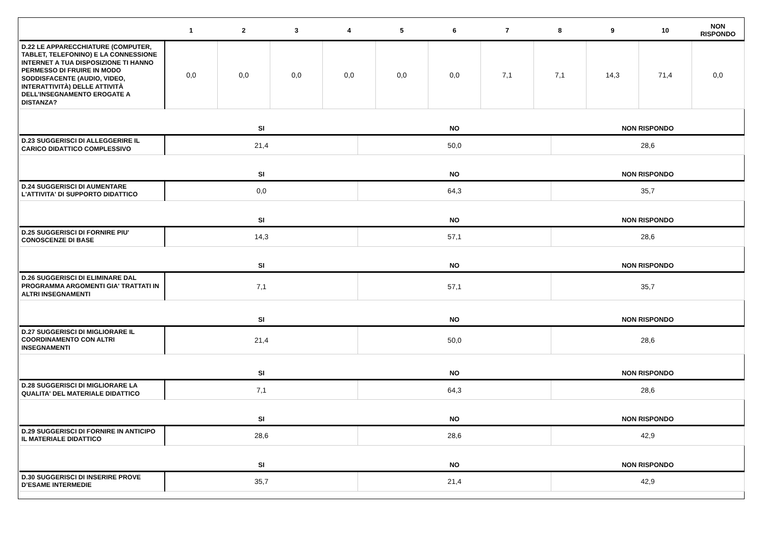| | 1 | 2 | 3 | 4 | 5 | 6 | 7 | 8 | 9 | 10 | NON RISPONDO |
| --- | --- | --- | --- | --- | --- | --- | --- | --- | --- | --- | --- |
| D.22 LE APPARECCHIATURE (COMPUTER, TABLET, TELEFONINO) E LA CONNESSIONE INTERNET A TUA DISPOSIZIONE TI HANNO PERMESSO DI FRUIRE IN MODO SODDISFACENTE (AUDIO, VIDEO, INTERATTIVITÀ) DELLE ATTIVITÀ DELL’INSEGNAMENTO EROGATE A DISTANZA? | 0,0 | 0,0 | 0,0 | 0,0 | 0,0 | 0,0 | 7,1 | 7,1 | 14,3 | 71,4 | 0,0 |
| | SI | NO | NON RISPONDO |
| --- | --- | --- | --- |
| D.23 SUGGERISCI DI ALLEGGERIRE IL CARICO DIDATTICO COMPLESSIVO | 21,4 | 50,0 | 28,6 |
| | SI | NO | NON RISPONDO |
| D.24 SUGGERISCI DI AUMENTARE L'ATTIVITA' DI SUPPORTO DIDATTICO | 0,0 | 64,3 | 35,7 |
| | SI | NO | NON RISPONDO |
| D.25 SUGGERISCI DI FORNIRE PIU' CONOSCENZE DI BASE | 14,3 | 57,1 | 28,6 |
| | SI | NO | NON RISPONDO |
| D.26 SUGGERISCI DI ELIMINARE DAL PROGRAMMA ARGOMENTI GIA' TRATTATI IN ALTRI INSEGNAMENTI | 7,1 | 57,1 | 35,7 |
| | SI | NO | NON RISPONDO |
| D.27 SUGGERISCI DI MIGLIORARE IL COORDINAMENTO CON ALTRI INSEGNAMENTI | 21,4 | 50,0 | 28,6 |
| | SI | NO | NON RISPONDO |
| D.28 SUGGERISCI DI MIGLIORARE LA QUALITA' DEL MATERIALE DIDATTICO | 7,1 | 64,3 | 28,6 |
| | SI | NO | NON RISPONDO |
| D.29 SUGGERISCI DI FORNIRE IN ANTICIPO IL MATERIALE DIDATTICO | 28,6 | 28,6 | 42,9 |
| | SI | NO | NON RISPONDO |
| D.30 SUGGERISCI DI INSERIRE PROVE D’ESAME INTERMEDIE | 35,7 | 21,4 | 42,9 |